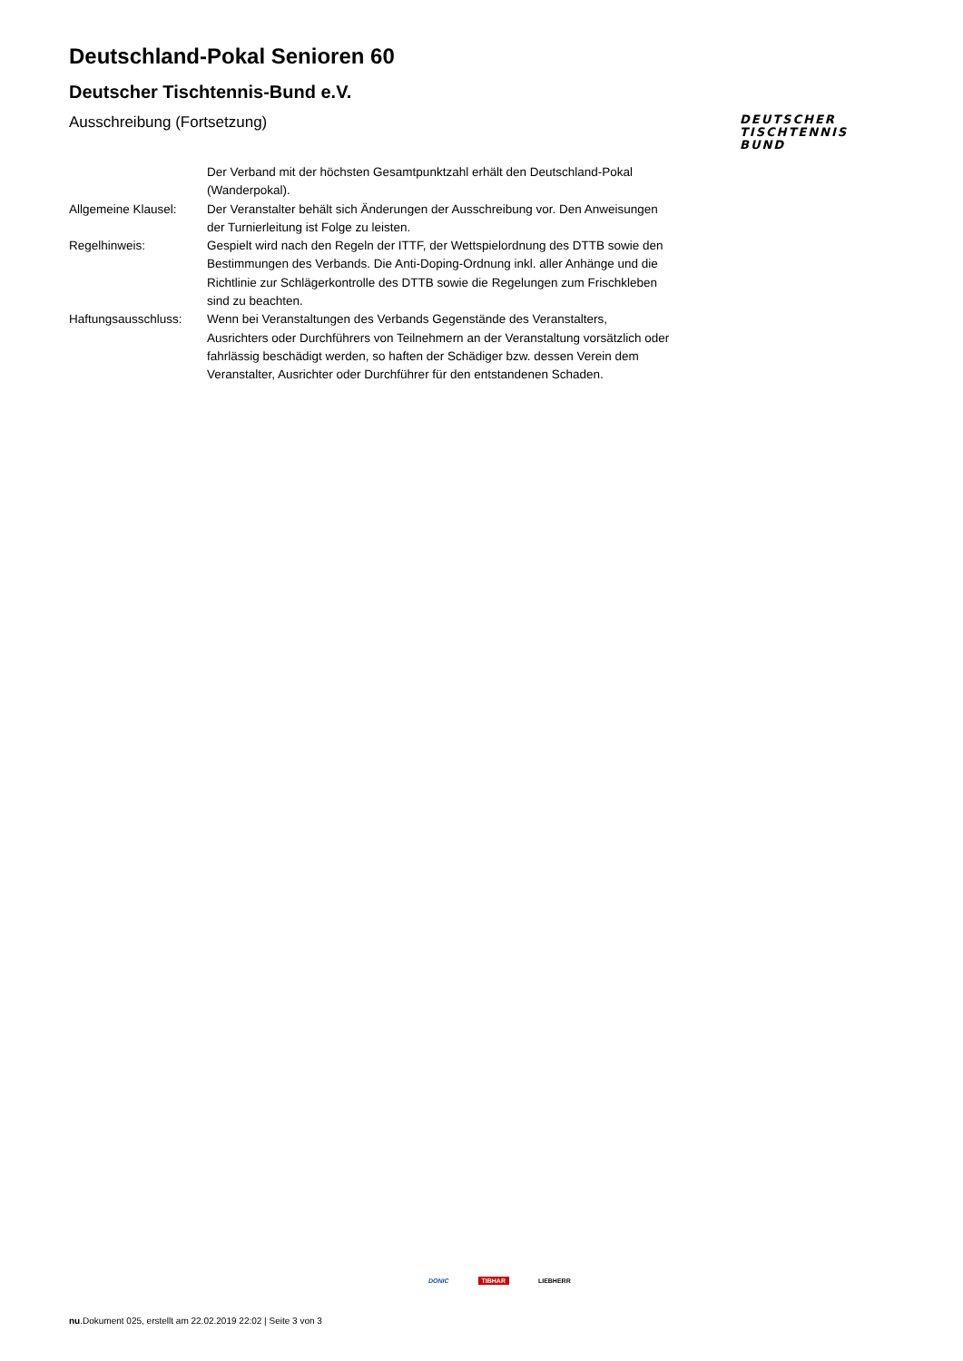Deutschland-Pokal Senioren 60
Deutscher Tischtennis-Bund e.V.
Ausschreibung (Fortsetzung)
DEUTSCHER
TISCHTENNIS
BUND
| | Der Verband mit der höchsten Gesamtpunktzahl erhält den Deutschland-Pokal (Wanderpokal). |
| Allgemeine Klausel: | Der Veranstalter behält sich Änderungen der Ausschreibung vor. Den Anweisungen der Turnierleitung ist Folge zu leisten. |
| Regelhinweis: | Gespielt wird nach den Regeln der ITTF, der Wettspielordnung des DTTB sowie den Bestimmungen des Verbands. Die Anti-Doping-Ordnung inkl. aller Anhänge und die Richtlinie zur Schlägerkontrolle des DTTB sowie die Regelungen zum Frischkleben sind zu beachten. |
| Haftungsausschluss: | Wenn bei Veranstaltungen des Verbands Gegenstände des Veranstalters, Ausrichters oder Durchführers von Teilnehmern an der Veranstaltung vorsätzlich oder fahrlässig beschädigt werden, so haften der Schädiger bzw. dessen Verein dem Veranstalter, Ausrichter oder Durchführer für den entstandenen Schaden. |
DONIC TIBHAR LIEBHERR
nu.Dokument 025, erstellt am 22.02.2019 22:02 | Seite 3 von 3